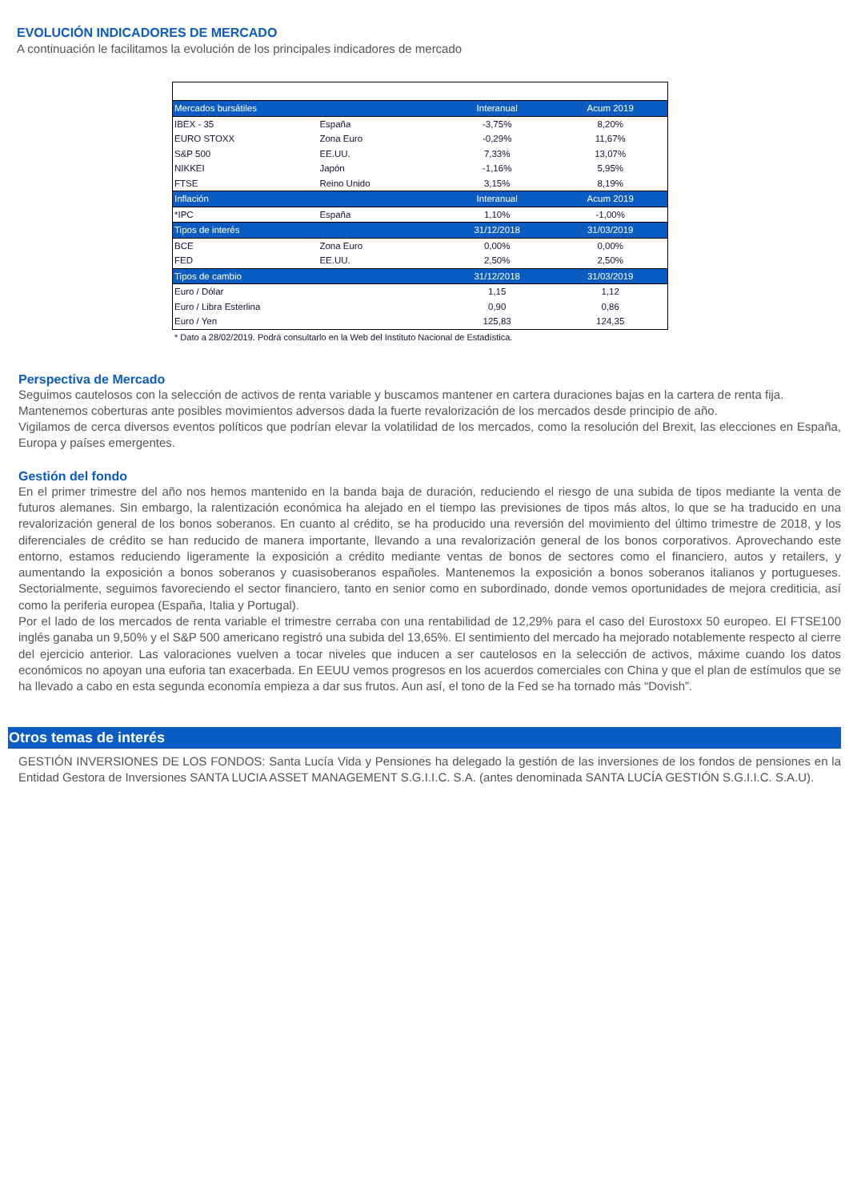EVOLUCIÓN INDICADORES DE MERCADO
A continuación le facilitamos la evolución de los principales indicadores de mercado
| Mercados bursátiles | | Interanual | Acum 2019 |
| --- | --- | --- | --- |
| IBEX - 35 | España | -3,75% | 8,20% |
| EURO STOXX | Zona Euro | -0,29% | 11,67% |
| S&P 500 | EE.UU. | 7,33% | 13,07% |
| NIKKEI | Japón | -1,16% | 5,95% |
| FTSE | Reino Unido | 3,15% | 8,19% |
| Inflación | | Interanual | Acum 2019 |
| *IPC | España | 1,10% | -1,00% |
| Tipos de interés | | 31/12/2018 | 31/03/2019 |
| BCE | Zona Euro | 0,00% | 0,00% |
| FED | EE.UU. | 2,50% | 2,50% |
| Tipos de cambio | | 31/12/2018 | 31/03/2019 |
| Euro / Dólar | | 1,15 | 1,12 |
| Euro / Libra Esterlina | | 0,90 | 0,86 |
| Euro / Yen | | 125,83 | 124,35 |
* Dato a 28/02/2019. Podrá consultarlo en la Web del Instituto Nacional de Estadística.
Perspectiva de Mercado
Seguimos cautelosos con la selección de activos de renta variable y buscamos mantener en cartera duraciones bajas en la cartera de renta fija.
Mantenemos coberturas ante posibles movimientos adversos dada la fuerte revalorización de los mercados desde principio de año.
Vigilamos de cerca diversos eventos políticos que podrían elevar la volatilidad de los mercados, como la resolución del Brexit, las elecciones en España, Europa y países emergentes.
Gestión del fondo
En el primer trimestre del año nos hemos mantenido en la banda baja de duración, reduciendo el riesgo de una subida de tipos mediante la venta de futuros alemanes. Sin embargo, la ralentización económica ha alejado en el tiempo las previsiones de tipos más altos, lo que se ha traducido en una revalorización general de los bonos soberanos. En cuanto al crédito, se ha producido una reversión del movimiento del último trimestre de 2018, y los diferenciales de crédito se han reducido de manera importante, llevando a una revalorización general de los bonos corporativos. Aprovechando este entorno, estamos reduciendo ligeramente la exposición a crédito mediante ventas de bonos de sectores como el financiero, autos y retailers, y aumentando la exposición a bonos soberanos y cuasisoberanos españoles. Mantenemos la exposición a bonos soberanos italianos y portugueses. Sectorialmente, seguimos favoreciendo el sector financiero, tanto en senior como en subordinado, donde vemos oportunidades de mejora crediticia, así como la periferia europea (España, Italia y Portugal).
Por el lado de los mercados de renta variable el trimestre cerraba con una rentabilidad de 12,29% para el caso del Eurostoxx 50 europeo. El FTSE100 inglés ganaba un 9,50% y el S&P 500 americano registró una subida del 13,65%. El sentimiento del mercado ha mejorado notablemente respecto al cierre del ejercicio anterior. Las valoraciones vuelven a tocar niveles que inducen a ser cautelosos en la selección de activos, máxime cuando los datos económicos no apoyan una euforia tan exacerbada. En EEUU vemos progresos en los acuerdos comerciales con China y que el plan de estímulos que se ha llevado a cabo en esta segunda economía empieza a dar sus frutos. Aun así, el tono de la Fed se ha tornado más “Dovish”.
Otros temas de interés
GESTIÓN INVERSIONES DE LOS FONDOS: Santa Lucía Vida y Pensiones ha delegado la gestión de las inversiones de los fondos de pensiones en la Entidad Gestora de Inversiones SANTA LUCIA ASSET MANAGEMENT S.G.I.I.C. S.A. (antes denominada SANTA LUCÍA GESTIÓN S.G.I.I.C. S.A.U).